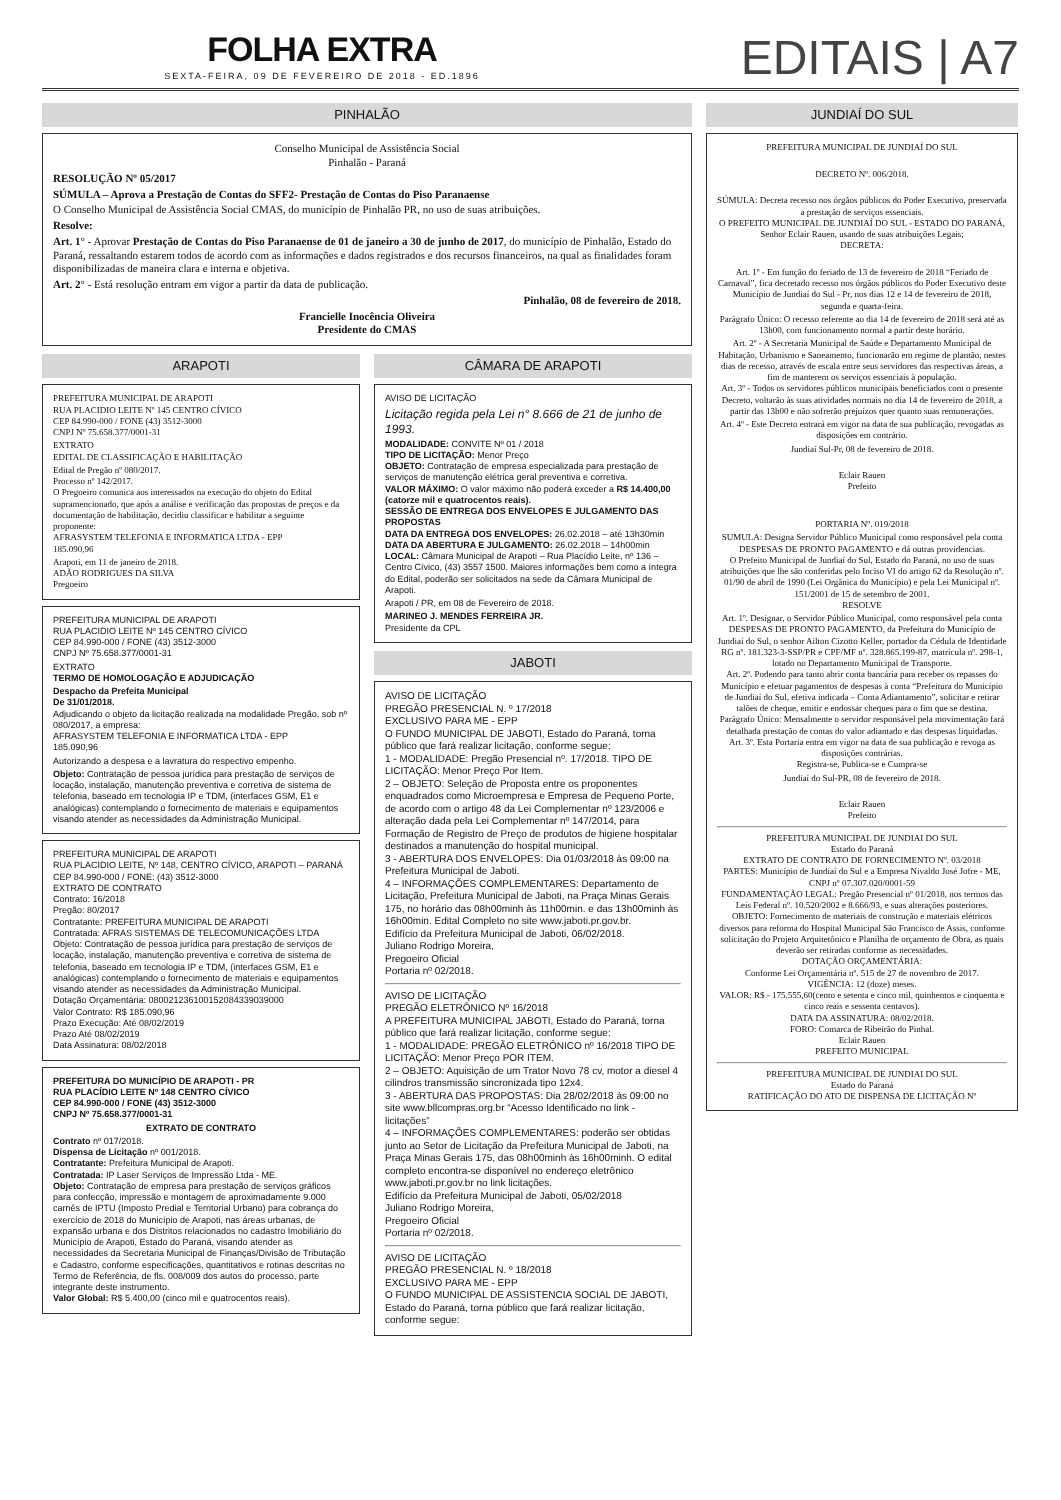FOLHA EXTRA
SEXTA-FEIRA, 09 DE FEVEREIRO DE 2018 - ED.1896
EDITAIS | A7
PINHALÃO
Conselho Municipal de Assistência Social
Pinhalão - Paraná
RESOLUÇÃO Nº 05/2017
SÚMULA – Aprova a Prestação de Contas do SFF2- Prestação de Contas do Piso Paranaense
O Conselho Municipal de Assistência Social CMAS, do município de Pinhalão PR, no uso de suas atribuições.
Resolve:
Art. 1° - Aprovar Prestação de Contas do Piso Paranaense de 01 de janeiro a 30 de junho de 2017, do município de Pinhalão, Estado do Paraná, ressaltando estarem todos de acordo com as informações e dados registrados e dos recursos financeiros, na qual as finalidades foram disponibilizadas de maneira clara e interna e objetiva.
Art. 2° - Está resolução entram em vigor a partir da data de publicação.
Pinhalão, 08 de fevereiro de 2018.
Francielle Inocência Oliveira
Presidente do CMAS
ARAPOTI
PREFEITURA MUNICIPAL DE ARAPOTI
RUA PLACIDIO LEITE Nº 145 CENTRO CÍVICO
CEP 84.990-000 / FONE (43) 3512-3000
CNPJ Nº 75.658.377/0001-31
EXTRATO
EDITAL DE CLASSIFICAÇÃO E HABILITAÇÃO
Edital de Pregão nº 080/2017.
Processo nº 142/2017.
O Pregoeiro comunica aos interessados na execução do objeto do Edital supramencionado, que após a análise e verificação das propostas de preços e da documentação de habilitação, decidiu classificar e habilitar a seguinte proponente:
AFRASYSTEM TELEFONIA E INFORMATICA LTDA - EPP
185.090,96
Arapoti, em 11 de janeiro de 2018.
ADÃO RODRIGUES DA SILVA
Pregoeiro
PREFEITURA MUNICIPAL DE ARAPOTI
RUA PLACIDIO LEITE Nº 145 CENTRO CÍVICO
CEP 84.990-000 / FONE (43) 3512-3000
CNPJ Nº 75.658.377/0001-31
EXTRATO
TERMO DE HOMOLOGAÇÃO E ADJUDICAÇÃO
Despacho da Prefeita Municipal
De 31/01/2018.
Adjudicando o objeto da licitação realizada na modalidade Pregão, sob nº 080/2017, a empresa:
AFRASYSTEM TELEFONIA E INFORMATICA LTDA - EPP
185.090,96
Autorizando a despesa e a lavratura do respectivo empenho.
Objeto: Contratação de pessoa jurídica para prestação de serviços de locação, instalação, manutenção preventiva e corretiva de sistema de telefonia, baseado em tecnologia IP e TDM, (interfaces GSM, E1 e analógicas) contemplando o fornecimento de materiais e equipamentos visando atender as necessidades da Administração Municipal.
PREFEITURA MUNICIPAL DE ARAPOTI
RUA PLACIDIO LEITE, Nº 148, CENTRO CÍVICO, ARAPOTI – PARANÁ CEP 84.990-000 / FONE: (43) 3512-3000
EXTRATO DE CONTRATO
Contrato: 16/2018
Pregão: 80/2017
Contratante: PREFEITURA MUNICIPAL DE ARAPOTI
Contratada: AFRAS SISTEMAS DE TELECOMUNICAÇÕES LTDA
Objeto: Contratação de pessoa jurídica para prestação de serviços de locação, instalação, manutenção preventiva e corretiva de sistema de telefonia, baseado em tecnologia IP e TDM, (interfaces GSM, E1 e analógicas) contemplando o fornecimento de materiais e equipamentos visando atender as necessidades da Administração Municipal.
Dotação Orçamentária: 080021236100152084339039000
Valor Contrato: R$ 185.090,96
Prazo Execução: Até 08/02/2019
Prazo Até 08/02/2019
Data Assinatura: 08/02/2018
PREFEITURA DO MUNICÍPIO DE ARAPOTI - PR
RUA PLACÍDIO LEITE Nº 148 CENTRO CÍVICO
CEP 84.990-000 / FONE (43) 3512-3000
CNPJ Nº 75.658.377/0001-31
EXTRATO DE CONTRATO
Contrato nº 017/2018.
Dispensa de Licitação nº 001/2018.
Contratante: Prefeitura Municipal de Arapoti.
Contratada: IP Laser Serviços de Impressão Ltda - ME.
Objeto: Contratação de empresa para prestação de serviços gráficos para confecção, impressão e montagem de aproximadamente 9.000 carnês de IPTU (Imposto Predial e Territorial Urbano) para cobrança do exercício de 2018 do Município de Arapoti, nas áreas urbanas, de expansão urbana e dos Distritos relacionados no cadastro Imobiliário do Município de Arapoti, Estado do Paraná, visando atender as necessidades da Secretaria Municipal de Finanças/Divisão de Tributação e Cadastro, conforme especificações, quantitativos e rotinas descritas no Termo de Referência, de fls. 008/009 dos autos do processo, parte integrante deste instrumento.
Valor Global: R$ 5.400,00 (cinco mil e quatrocentos reais).
CÂMARA DE ARAPOTI
AVISO DE LICITAÇÃO
Licitação regida pela Lei n° 8.666 de 21 de junho de 1993.
MODALIDADE: CONVITE Nº 01 / 2018
TIPO DE LICITAÇÃO: Menor Preço
OBJETO: Contratação de empresa especializada para prestação de serviços de manutenção elétrica geral preventiva e corretiva.
VALOR MÁXIMO: O valor máximo não poderá exceder a R$ 14.400,00 (catorze mil e quatrocentos reais).
SESSÃO DE ENTREGA DOS ENVELOPES E JULGAMENTO DAS PROPOSTAS
DATA DA ENTREGA DOS ENVELOPES: 26.02.2018 – até 13h30min
DATA DA ABERTURA E JULGAMENTO: 26.02.2018 – 14h00min
LOCAL: Câmara Municipal de Arapoti – Rua Placídio Leite, nº 136 – Centro Cívico, (43) 3557 1500. Maiores informações bem como a íntegra do Edital, poderão ser solicitados na sede da Câmara Municipal de Arapoti.
Arapoti / PR, em 08 de Fevereiro de 2018.
MARINEO J. MENDES FERREIRA JR.
Presidente da CPL
JABOTI
AVISO DE LICITAÇÃO
PREGÃO PRESENCIAL N. º 17/2018
EXCLUSIVO PARA ME - EPP
O FUNDO MUNICIPAL DE JABOTI, Estado do Paraná, torna público que fará realizar licitação, conforme segue:
1 - MODALIDADE: Pregão Presencial nº. 17/2018. TIPO DE LICITAÇÃO: Menor Preço Por Item.
2 – OBJETO: Seleção de Proposta entre os proponentes enquadrados como Microempresa e Empresa de Pequeno Porte, de acordo com o artigo 48 da Lei Complementar nº 123/2006 e alteração dada pela Lei Complementar nº 147/2014, para Formação de Registro de Preço de produtos de higiene hospitalar destinados a manutenção do hospital municipal.
3 - ABERTURA DOS ENVELOPES: Dia 01/03/2018 às 09:00 na Prefeitura Municipal de Jaboti.
4 – INFORMAÇÕES COMPLEMENTARES: Departamento de Licitação, Prefeitura Municipal de Jaboti, na Praça Minas Gerais 175, no horário das 08h00minh às 11h00min. e das 13h00minh às 16h00min. Edital Completo no site www.jaboti.pr.gov.br.
Edifício da Prefeitura Municipal de Jaboti, 06/02/2018.
Juliano Rodrigo Moreira,
Pregoeiro Oficial
Portaria nº 02/2018.
AVISO DE LICITAÇÃO
PREGÃO ELETRÔNICO Nº 16/2018
A PREFEITURA MUNICIPAL JABOTI, Estado do Paraná, torna público que fará realizar licitação, conforme segue:
1 - MODALIDADE: PREGÃO ELETRÔNICO nº 16/2018 TIPO DE LICITAÇÃO: Menor Preço POR ITEM.
2 – OBJETO: Aquisição de um Trator Novo 78 cv, motor a diesel 4 cilindros transmissão sincronizada tipo 12x4.
3 - ABERTURA DAS PROPOSTAS: Dia 28/02/2018 às 09:00 no site www.bllcompras.org.br “Acesso Identificado no link - licitações”
4 – INFORMAÇÕES COMPLEMENTARES: poderão ser obtidas junto ao Setor de Licitação da Prefeitura Municipal de Jaboti, na Praça Minas Gerais 175, das 08h00minh às 16h00minh. O edital completo encontra-se disponível no endereço eletrônico www.jaboti.pr.gov.br no link licitações.
Edifício da Prefeitura Municipal de Jaboti, 05/02/2018
Juliano Rodrigo Moreira,
Pregoeiro Oficial
Portaria nº 02/2018.
AVISO DE LICITAÇÃO
PREGÃO PRESENCIAL N. º 18/2018
EXCLUSIVO PARA ME - EPP
O FUNDO MUNICIPAL DE ASSISTENCIA SOCIAL DE JABOTI, Estado do Paraná, torna público que fará realizar licitação, conforme segue:
JUNDIAÍ DO SUL
PREFEITURA MUNICIPAL DE JUNDIAÍ DO SUL
DECRETO Nº. 006/2018.
SÚMULA: Decreta recesso nos órgãos públicos do Poder Executivo, preservada a prestação de serviços essenciais.
O PREFEITO MUNICIPAL DE JUNDIAÍ DO SUL - ESTADO DO PARANÁ, Senhor Eclair Rauen, usando de suas atribuições Legais;
DECRETA:
Art. 1º - Em função do feriado de 13 de fevereiro de 2018 “Feriado de Carnaval”, fica decretado recesso nos órgãos públicos do Poder Executivo deste Município de Jundiaí do Sul - Pr, nos dias 12 e 14 de fevereiro de 2018, segunda e quarta-feira.
Parágrafo Único: O recesso referente ao dia 14 de fevereiro de 2018 será até as 13h00, com funcionamento normal a partir deste horário.
Art. 2º - A Secretaria Municipal de Saúde e Departamento Municipal de Habitação, Urbanismo e Saneamento, funcionarão em regime de plantão, nestes dias de recesso, através de escala entre seus servidores das respectivas áreas, a fim de manterem os serviços essenciais à população.
Art. 3º - Todos os servidores públicos municipais beneficiados com o presente Decreto, voltarão às suas atividades normais no dia 14 de fevereiro de 2018, a partir das 13h00 e não sofrerão prejuízos quer quanto suas remunerações.
Art. 4º - Este Decreto entrará em vigor na data de sua publicação, revogadas as disposições em contrário.
Jundiaí Sul-Pr, 08 de fevereiro de 2018.
Eclair Rauen
Prefeito
PORTARIA Nº. 019/2018
SUMULA: Designa Servidor Público Municipal como responsável pela conta DESPESAS DE PRONTO PAGAMENTO e dá outras providencias.
O Prefeito Municipal de Jundiaí do Sul, Estado do Paraná, no uso de suas atribuições que lhe são conferidas pelo Inciso VI do artigo 62 da Resolução nº. 01/90 de abril de 1990 (Lei Orgânica do Município) e pela Lei Municipal nº. 151/2001 de 15 de setembro de 2001.
RESOLVE
Art. 1º. Designar, o Servidor Público Municipal, como responsável pela conta DESPESAS DE PRONTO PAGAMENTO, da Prefeitura do Município de Jundiaí do Sul, o senhor Ailton Cizotto Keller, portador da Cédula de Identidade RG nº. 181.323-3-SSP/PR e CPF/MF nº. 328.865.199-87, matrícula nº. 298-1, lotado no Departamento Municipal de Transporte.
Art. 2º. Podendo para tanto abrir conta bancária para receber os repasses do Município e efetuar pagamentos de despesas à conta “Prefeitura do Município de Jundiaí do Sul, efetiva indicada – Conta Adiantamento”, solicitar e retirar talões de cheque, emitir e endossar cheques para o fim que se destina.
Parágrafo Único: Mensalmente o servidor responsável pela movimentação fará detalhada prestação de contas do valor adiantado e das despesas liquidadas.
Art. 3º. Esta Portaria entra em vigor na data de sua publicação e revoga as disposições contrárias.
Registra-se, Publica-se e Cumpra-se
Jundiaí do Sul-PR, 08 de fevereiro de 2018.
Eclair Rauen
Prefeito
PREFEITURA MUNICIPAL DE JUNDIAI DO SUL
Estado do Paraná
EXTRATO DE CONTRATO DE FORNECIMENTO Nº. 03/2018
PARTES: Município de Jundiaí do Sul e a Empresa Nivaldo José Jofre - ME, CNPJ nº 07.307.020/0001-59
FUNDAMENTAÇÃO LEGAL: Pregão Presencial nº 01/2018, nos termos das Leis Federal nº. 10.520/2002 e 8.666/93, e suas alterações posteriores.
OBJETO: Fornecimento de materiais de construção e materiais elétricos diversos para reforma do Hospital Municipal São Francisco de Assis, conforme solicitação do Projeto Arquitetônico e Planilha de orçamento de Obra, as quais deverão ser retiradas conforme as necessidades.
DOTAÇÃO ORÇAMENTÁRIA:
Conforme Lei Orçamentária nº. 515 de 27 de novembro de 2017.
VIGÊNCIA: 12 (doze) meses.
VALOR: R$ - 175.555,60(cento e setenta e cinco mil, quinhentos e cinquenta e cinco reais e sessenta centavos).
DATA DA ASSINATURA: 08/02/2018.
FORO: Comarca de Ribeirão do Pinhal.
Eclair Rauen
PREFEITO MUNICIPAL
PREFEITURA MUNICIPAL DE JUNDIAI DO SUL
Estado do Paraná
RATIFICAÇÃO DO ATO DE DISPENSA DE LICITAÇÃO Nº